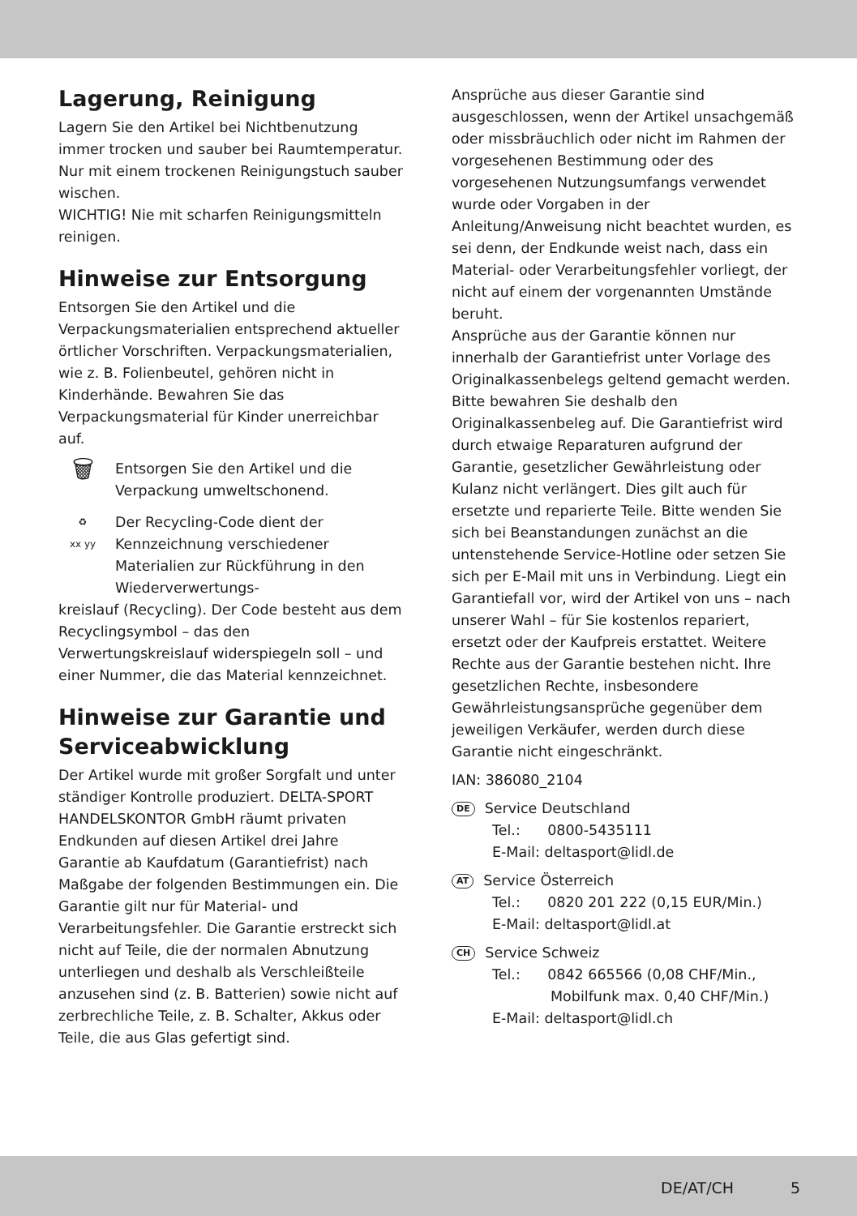Lagerung, Reinigung
Lagern Sie den Artikel bei Nichtbenutzung immer trocken und sauber bei Raumtemperatur. Nur mit einem trockenen Reinigungstuch sauber wischen.
WICHTIG! Nie mit scharfen Reinigungsmitteln reinigen.
Hinweise zur Entsorgung
Entsorgen Sie den Artikel und die Verpackungsmaterialien entsprechend aktueller örtlicher Vorschriften. Verpackungsmaterialien, wie z. B. Folienbeutel, gehören nicht in Kinderhände. Bewahren Sie das Verpackungsmaterial für Kinder unerreichbar auf.
🗑
Entsorgen Sie den Artikel und die Verpackung umweltschonend.
♻
xx yy
Der Recycling-Code dient der Kennzeichnung verschiedener Materialien zur Rückführung in den Wiederverwertungs-
kreislauf (Recycling). Der Code besteht aus dem Recyclingsymbol – das den Verwertungskreislauf widerspiegeln soll – und einer Nummer, die das Material kennzeichnet.
Hinweise zur Garantie und Serviceabwicklung
Der Artikel wurde mit großer Sorgfalt und unter ständiger Kontrolle produziert. DELTA-SPORT HANDELSKONTOR GmbH räumt privaten Endkunden auf diesen Artikel drei Jahre Garantie ab Kaufdatum (Garantiefrist) nach Maßgabe der folgenden Bestimmungen ein. Die Garantie gilt nur für Material- und Verarbeitungsfehler. Die Garantie erstreckt sich nicht auf Teile, die der normalen Abnutzung unterliegen und deshalb als Verschleißteile anzusehen sind (z. B. Batterien) sowie nicht auf zerbrechliche Teile, z. B. Schalter, Akkus oder Teile, die aus Glas gefertigt sind.
Ansprüche aus dieser Garantie sind ausgeschlossen, wenn der Artikel unsachgemäß oder missbräuchlich oder nicht im Rahmen der vorgesehenen Bestimmung oder des vorgesehenen Nutzungsumfangs verwendet wurde oder Vorgaben in der Anleitung/Anweisung nicht beachtet wurden, es sei denn, der Endkunde weist nach, dass ein Material- oder Verarbeitungsfehler vorliegt, der nicht auf einem der vorgenannten Umstände beruht.
Ansprüche aus der Garantie können nur innerhalb der Garantiefrist unter Vorlage des Originalkassenbelegs geltend gemacht werden. Bitte bewahren Sie deshalb den Originalkassenbeleg auf. Die Garantiefrist wird durch etwaige Reparaturen aufgrund der Garantie, gesetzlicher Gewährleistung oder Kulanz nicht verlängert. Dies gilt auch für ersetzte und reparierte Teile. Bitte wenden Sie sich bei Beanstandungen zunächst an die untenstehende Service-Hotline oder setzen Sie sich per E-Mail mit uns in Verbindung. Liegt ein Garantiefall vor, wird der Artikel von uns – nach unserer Wahl – für Sie kostenlos repariert, ersetzt oder der Kaufpreis erstattet. Weitere Rechte aus der Garantie bestehen nicht. Ihre gesetzlichen Rechte, insbesondere Gewährleistungsansprüche gegenüber dem jeweiligen Verkäufer, werden durch diese Garantie nicht eingeschränkt.
IAN: 386080_2104
DE Service Deutschland
Tel.: 0800-5435111
E-Mail: deltasport@lidl.de
AT Service Österreich
Tel.: 0820 201 222 (0,15 EUR/Min.)
E-Mail: deltasport@lidl.at
CH Service Schweiz
Tel.: 0842 665566 (0,08 CHF/Min.,
Mobilfunk max. 0,40 CHF/Min.)
E-Mail: deltasport@lidl.ch
DE/AT/CH 5